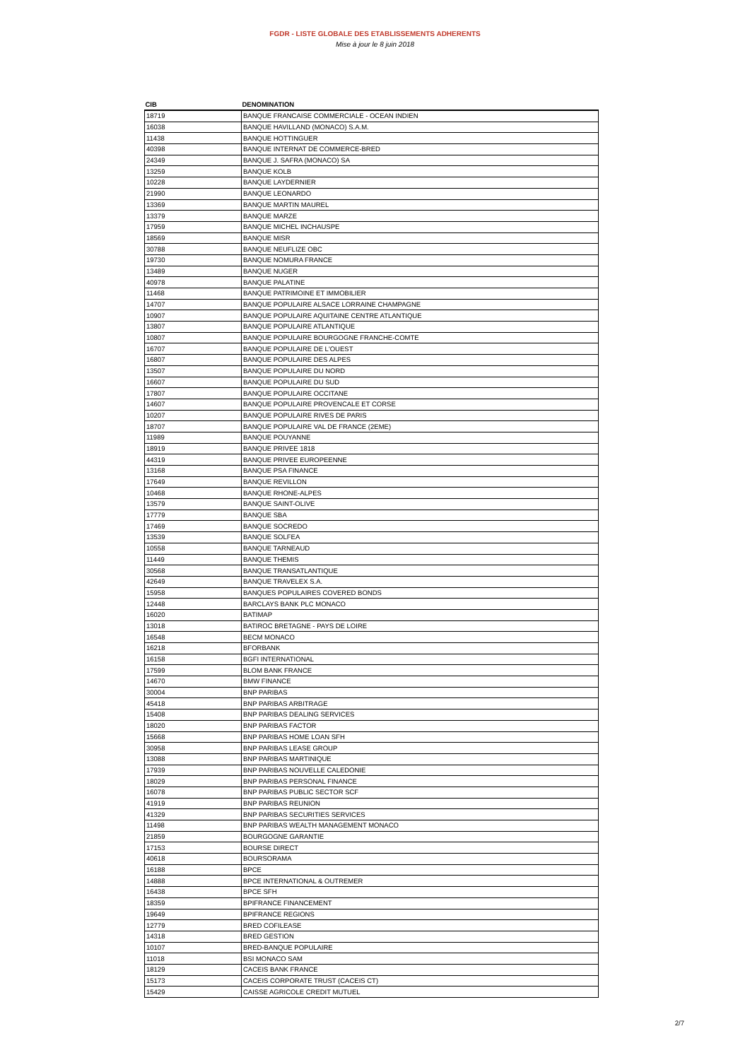FGDR - LISTE GLOBALE DES ETABLISSEMENTS ADHERENTS
Mise à jour le 8 juin 2018
| CIB | DENOMINATION |
| --- | --- |
| 18719 | BANQUE FRANCAISE COMMERCIALE - OCEAN INDIEN |
| 16038 | BANQUE HAVILLAND (MONACO) S.A.M. |
| 11438 | BANQUE HOTTINGUER |
| 40398 | BANQUE INTERNAT DE COMMERCE-BRED |
| 24349 | BANQUE J. SAFRA (MONACO) SA |
| 13259 | BANQUE KOLB |
| 10228 | BANQUE LAYDERNIER |
| 21990 | BANQUE LEONARDO |
| 13369 | BANQUE MARTIN MAUREL |
| 13379 | BANQUE MARZE |
| 17959 | BANQUE MICHEL INCHAUSPE |
| 18569 | BANQUE MISR |
| 30788 | BANQUE NEUFLIZE OBC |
| 19730 | BANQUE NOMURA FRANCE |
| 13489 | BANQUE NUGER |
| 40978 | BANQUE PALATINE |
| 11468 | BANQUE PATRIMOINE ET IMMOBILIER |
| 14707 | BANQUE POPULAIRE ALSACE LORRAINE CHAMPAGNE |
| 10907 | BANQUE POPULAIRE AQUITAINE CENTRE ATLANTIQUE |
| 13807 | BANQUE POPULAIRE ATLANTIQUE |
| 10807 | BANQUE POPULAIRE BOURGOGNE FRANCHE-COMTE |
| 16707 | BANQUE POPULAIRE DE L'OUEST |
| 16807 | BANQUE POPULAIRE DES ALPES |
| 13507 | BANQUE POPULAIRE DU NORD |
| 16607 | BANQUE POPULAIRE DU SUD |
| 17807 | BANQUE POPULAIRE OCCITANE |
| 14607 | BANQUE POPULAIRE PROVENCALE ET CORSE |
| 10207 | BANQUE POPULAIRE RIVES DE PARIS |
| 18707 | BANQUE POPULAIRE VAL DE FRANCE (2EME) |
| 11989 | BANQUE POUYANNE |
| 18919 | BANQUE PRIVEE 1818 |
| 44319 | BANQUE PRIVEE EUROPEENNE |
| 13168 | BANQUE PSA FINANCE |
| 17649 | BANQUE REVILLON |
| 10468 | BANQUE RHONE-ALPES |
| 13579 | BANQUE SAINT-OLIVE |
| 17779 | BANQUE SBA |
| 17469 | BANQUE SOCREDO |
| 13539 | BANQUE SOLFEA |
| 10558 | BANQUE TARNEAUD |
| 11449 | BANQUE THEMIS |
| 30568 | BANQUE TRANSATLANTIQUE |
| 42649 | BANQUE TRAVELEX S.A. |
| 15958 | BANQUES POPULAIRES COVERED BONDS |
| 12448 | BARCLAYS BANK PLC MONACO |
| 16020 | BATIMAP |
| 13018 | BATIROC BRETAGNE - PAYS DE LOIRE |
| 16548 | BECM MONACO |
| 16218 | BFORBANK |
| 16158 | BGFI INTERNATIONAL |
| 17599 | BLOM BANK FRANCE |
| 14670 | BMW FINANCE |
| 30004 | BNP PARIBAS |
| 45418 | BNP PARIBAS ARBITRAGE |
| 15408 | BNP PARIBAS DEALING SERVICES |
| 18020 | BNP PARIBAS FACTOR |
| 15668 | BNP PARIBAS HOME LOAN SFH |
| 30958 | BNP PARIBAS LEASE GROUP |
| 13088 | BNP PARIBAS MARTINIQUE |
| 17939 | BNP PARIBAS NOUVELLE CALEDONIE |
| 18029 | BNP PARIBAS PERSONAL FINANCE |
| 16078 | BNP PARIBAS PUBLIC SECTOR SCF |
| 41919 | BNP PARIBAS REUNION |
| 41329 | BNP PARIBAS SECURITIES SERVICES |
| 11498 | BNP PARIBAS WEALTH MANAGEMENT MONACO |
| 21859 | BOURGOGNE GARANTIE |
| 17153 | BOURSE DIRECT |
| 40618 | BOURSORAMA |
| 16188 | BPCE |
| 14888 | BPCE INTERNATIONAL & OUTREMER |
| 16438 | BPCE SFH |
| 18359 | BPIFRANCE FINANCEMENT |
| 19649 | BPIFRANCE REGIONS |
| 12779 | BRED COFILEASE |
| 14318 | BRED GESTION |
| 10107 | BRED-BANQUE POPULAIRE |
| 11018 | BSI MONACO SAM |
| 18129 | CACEIS BANK FRANCE |
| 15173 | CACEIS CORPORATE TRUST (CACEIS CT) |
| 15429 | CAISSE AGRICOLE CREDIT MUTUEL |
2/7